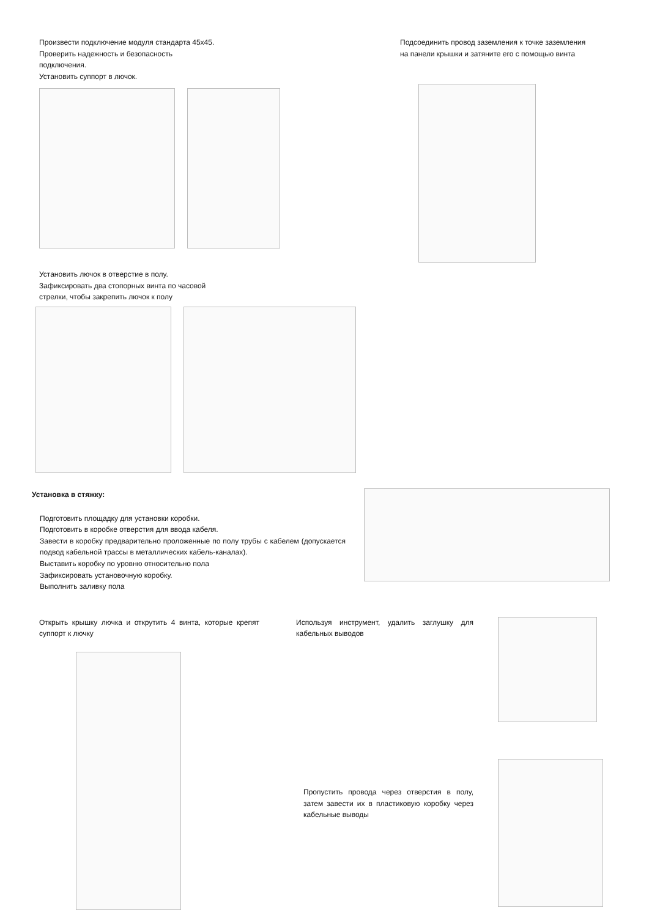Произвести подключение модуля стандарта 45х45.
Проверить надежность и безопасность
подключения.
Установить суппорт в лючок.
Подсоединить провод заземления к точке заземления
на панели крышки и затяните его с помощью винта
Установить лючок в отверстие в полу.
Зафиксировать два стопорных винта по часовой
стрелки, чтобы закрепить лючок к полу
Установка в стяжку:
Подготовить площадку для установки коробки.
Подготовить в коробке отверстия для ввода кабеля.
Завести в коробку предварительно проложенные по полу трубы с кабелем (допускается подвод кабельной трассы в металлических кабель-каналах).
Выставить коробку по уровню относительно пола
Зафиксировать установочную коробку.
Выполнить заливку пола
Открыть крышку лючка и открутить 4 винта, которые крепят суппорт к лючку
Используя инструмент, удалить заглушку для кабельных выводов
Пропустить провода через отверстия в полу, затем завести их в пластиковую коробку через кабельные выводы